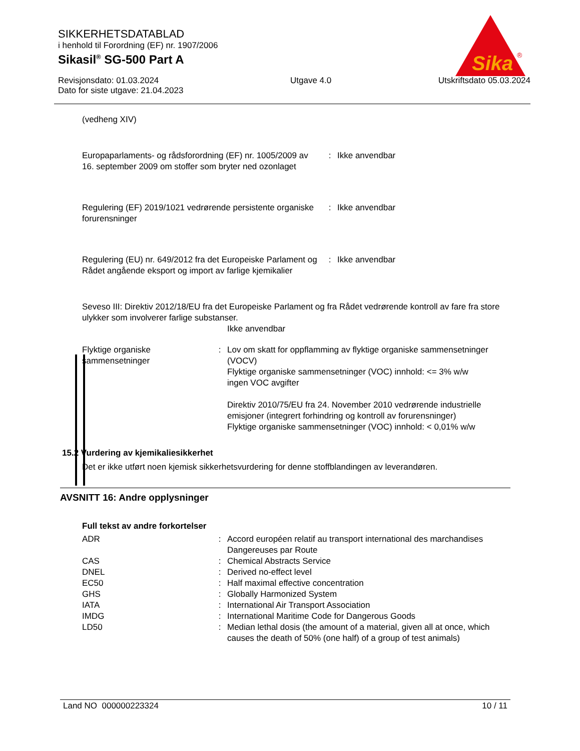SIKKERHETSDATABLAD
i henhold til Forordning (EF) nr. 1907/2006
Sikasil<sup>®</sup> SG-500 Part A
Revisjonsdato: 01.03.2024
Dato for siste utgave: 21.04.2023
Utgave 4.0 Utskriftsdato 05.03.2024
Sika
®
(vedheng XIV)
| Europaparlaments- og rådsforordning (EF) nr. 1005/2009 av 16. september 2009 om stoffer som bryter ned ozonlaget | : | Ikke anvendbar |
| Regulering (EF) 2019/1021 vedrørende persistente organiske forurensninger | : | Ikke anvendbar |
| Regulering (EU) nr. 649/2012 fra det Europeiske Parlament og Rådet angående eksport og import av farlige kjemikalier | : | Ikke anvendbar |
Seveso III: Direktiv 2012/18/EU fra det Europeiske Parlament og fra Rådet vedrørende kontroll av fare fra store ulykker som involverer farlige substanser.
Ikke anvendbar
| Flyktige organiske sammensetninger | : | Lov om skatt for oppflamming av flyktige organiske sammensetninger (VOCV) Flyktige organiske sammensetninger (VOC) innhold: <= 3% w/w ingen VOC avgifter Direktiv 2010/75/EU fra 24. November 2010 vedrørende industrielle emisjoner (integrert forhindring og kontroll av forurensninger) Flyktige organiske sammensetninger (VOC) innhold: < 0,01% w/w |
15.2 Vurdering av kjemikaliesikkerhet
Det er ikke utført noen kjemisk sikkerhetsvurdering for denne stoffblandingen av leverandøren.
AVSNITT 16: Andre opplysninger
Full tekst av andre forkortelser
| ADR | : | Accord européen relatif au transport international des marchandises Dangereuses par Route |
| CAS | : | Chemical Abstracts Service |
| DNEL | : | Derived no-effect level |
| EC50 | : | Half maximal effective concentration |
| GHS | : | Globally Harmonized System |
| IATA | : | International Air Transport Association |
| IMDG | : | International Maritime Code for Dangerous Goods |
| LD50 | : | Median lethal dosis (the amount of a material, given all at once, which causes the death of 50% (one half) of a group of test animals) |
Land NO 000000223324 10 / 11